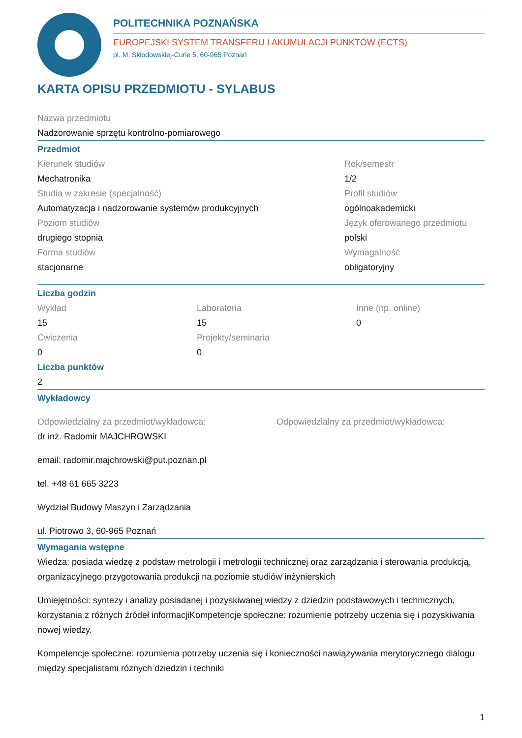POLITECHNIKA POZNAŃSKA
EUROPEJSKI SYSTEM TRANSFERU I AKUMULACJI PUNKTÓW (ECTS)
pl. M. Skłodowskiej-Curie 5, 60-965 Poznań
KARTA OPISU PRZEDMIOTU - SYLABUS
Nazwa przedmiotu
Nadzorowanie sprzętu kontrolno-pomiarowego
Przedmiot
Kierunek studiów
Mechatronika
Studia w zakresie (specjalność)
Automatyzacja i nadzorowanie systemów produkcyjnych
Poziom studiów
drugiego stopnia
Forma studiów
stacjonarne
Rok/semestr
1/2
Profil studiów
ogólnoakademicki
Język oferowanego przedmiotu
polski
Wymagalność
obligatoryjny
Liczba godzin
Wykład
15
Ćwiczenia
0
Laboratoria
15
Projekty/seminaria
0
Inne (np. online)
0
Liczba punktów
2
Wykładowcy
Odpowiedzialny za przedmiot/wykładowca:
dr inż. Radomir MAJCHROWSKI
email: radomir.majchrowski@put.poznan.pl
tel. +48 61 665 3223
Wydział Budowy Maszyn i Zarządzania
ul. Piotrowo 3, 60-965 Poznań
Odpowiedzialny za przedmiot/wykładowca:
Wymagania wstępne
Wiedza: posiada wiedzę z podstaw metrologii i metrologii technicznej oraz zarządzania i sterowania produkcją, organizacyjnego przygotowania produkcji na poziomie studiów inżynierskich
Umiejętności: syntezy i analizy posiadanej i pozyskiwanej wiedzy z dziedzin podstawowych i technicznych, korzystania z różnych źródeł informacjiKompetencje społeczne: rozumienie potrzeby uczenia się i pozyskiwania nowej wiedzy.
Kompetencje społeczne: rozumienia potrzeby uczenia się i konieczności nawiązywania merytorycznego dialogu między specjalistami różnych dziedzin i techniki
1